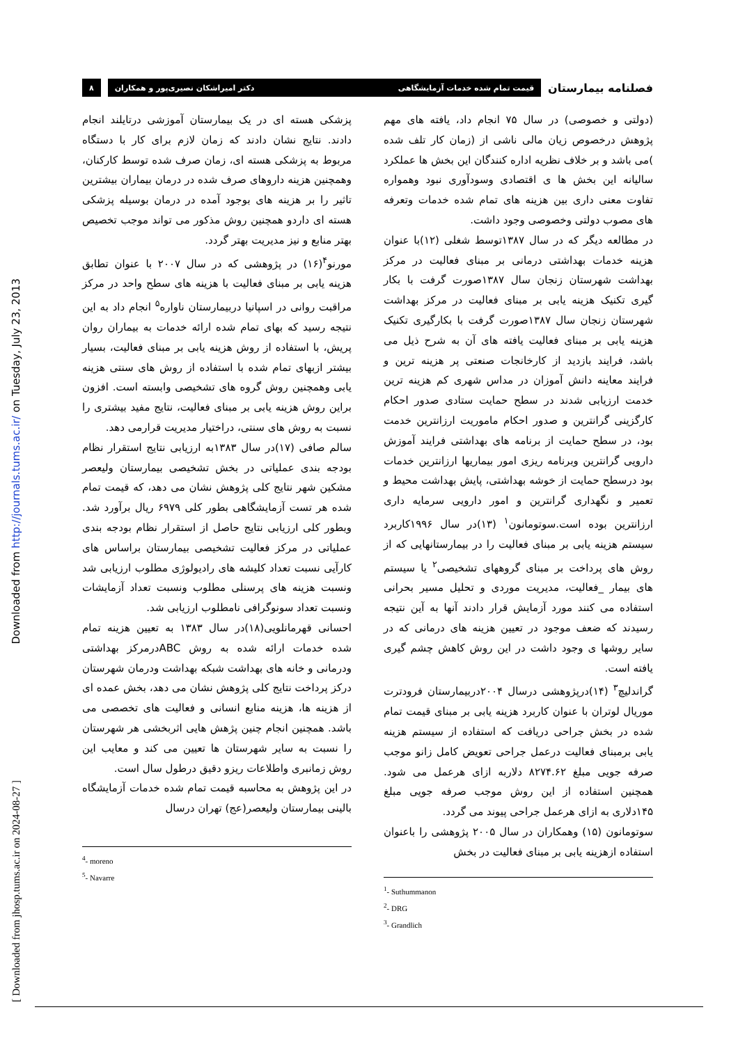Downloaded from http://journals.tums.ac.ir/ on Tuesday, July 23, 2013
[ Downloaded from jhosp.tums.ac.ir on 2024-08-27 ]
فصلنامه بیمارستان
قیمت تمام شده خدمات آزمایشگاهی دکتر امیراشکان نصیری‌پور و همکاران
۸
(دولتی و خصوصی) در سال ۷۵ انجام داد، یافته های مهم پژوهش درخصوص زیان مالی ناشی از (زمان کار تلف شده )می باشد و بر خلاف نظریه اداره کنندگان این بخش ها عملکرد سالیانه این بخش ها ی اقتصادی وسودآوری نبود وهمواره تفاوت معنی داری بین هزینه های تمام شده خدمات وتعرفه های مصوب دولتی وخصوصی وجود داشت.
در مطالعه دیگر که در سال ۱۳۸۷توسط شغلی (۱۲)با عنوان هزینه خدمات بهداشتی درمانی بر مبنای فعالیت در مرکز بهداشت شهرستان زنجان سال ۱۳۸۷صورت گرفت با بکار گیری تکنیک هزینه یابی بر مبنای فعالیت در مرکز بهداشت شهرستان زنجان سال ۱۳۸۷صورت گرفت با بکارگیری تکنیک هزینه یابی بر مبنای فعالیت یافته های آن به شرح ذیل می باشد، فرایند بازدید از کارخانجات صنعتی پر هزینه ترین و فرایند معاینه دانش آموزان در مداس شهری کم هزینه ترین خدمت ارزیابی شدند در سطح حمایت ستادی صدور احکام کارگزینی گرانترین و صدور احکام ماموریت ارزانترین خدمت بود، در سطح حمایت از برنامه های بهداشتی فرایند آموزش دارویی گرانترین وبرنامه ریزی امور بیماریها ارزانترین خدمات بود درسطح حمایت از خوشه بهداشتی، پایش بهداشت محیط و تعمیر و نگهداری گرانترین و امور دارویی سرمایه داری ارزانترین بوده است.سوتومانون<sup>۱</sup> (۱۳)در سال ۱۹۹۶کاربرد سیستم هزینه یابی بر مبنای فعالیت را در بیمارستانهایی که از روش های پرداخت بر مبنای گروههای تشخیصی<sup>۲</sup> یا سیستم های بیمار _فعالیت، مدیریت موردی و تحلیل مسیر بحرانی استفاده می کنند مورد آزمایش قرار دادند آنها به آین نتیجه رسیدند که ضعف موجود در تعیین هزینه های درمانی که در سایر روشها ی وجود داشت در این روش کاهش چشم گیری یافته است.
گراندلیچ<sup>۳</sup> (۱۴)درپژوهشی درسال ۲۰۰۴دربیمارستان فرودترت موریال لوتران با عنوان کاربرد هزینه یابی بر مبنای قیمت تمام شده در بخش جراحی دریافت که استفاده از سیستم هزینه یابی برمبنای فعالیت درعمل جراحی تعویض کامل زانو موجب صرفه جویی مبلغ ۸۲۷۴.۶۲ دلاربه ازای هرعمل می شود. همچنین استفاده از این روش موجب صرفه جویی مبلغ ۱۴۵دلاری به ازای هرعمل جراحی پیوند می گردد.
سوتومانون (۱۵) وهمکاران در سال ۲۰۰۵ پژوهشی را باعنوان استفاده ازهزینه یابی بر مبنای فعالیت در بخش
<sup>1</sup>- Suthummanon
<sup>2</sup>- DRG
<sup>3</sup>- Grandlich
پزشکی هسته ای در یک بیمارستان آموزشی درتایلند انجام دادند. نتایج نشان دادند که زمان لازم برای کار با دستگاه مربوط به پزشکی هسته ای، زمان صرف شده توسط کارکنان، وهمچنین هزینه داروهای صرف شده در درمان بیماران بیشترین تاثیر را بر هزینه های بوجود آمده در درمان بوسیله پزشکی هسته ای داردو همچنین روش مذکور می تواند موجب تخصیص بهتر منابع و نیز مدیریت بهتر گردد.
مورنو<sup>۴</sup>(۱۶) در پژوهشی که در سال ۲۰۰۷ با عنوان تطابق هزینه یابی بر مبنای فعالیت با هزینه های سطح واحد در مرکز مراقبت روانی در اسپانیا دربیمارستان ناواره<sup>۵</sup> انجام داد به این نتیجه رسید که بهای تمام شده ارائه خدمات به بیماران روان پریش، با استفاده از روش هزینه یابی بر مبنای فعالیت، بسیار بیشتر ازبهای تمام شده با استفاده از روش های سنتی هزینه یابی وهمچنین روش گروه های تشخیصی وابسته است. افزون براین روش هزینه یابی بر مبنای فعالیت، نتایج مفید بیشتری را نسبت به روش های سنتی، دراختیار مدیریت قرارمی دهد.
سالم صافی (۱۷)در سال ۱۳۸۳به ارزیابی نتایج استقرار نظام بودجه بندی عملیاتی در بخش تشخیصی بیمارستان ولیعصر مشکین شهر نتایج کلی پژوهش نشان می دهد، که قیمت تمام شده هر تست آزمایشگاهی بطور کلی ۶۹۷۹ ریال برآورد شد. وبطور کلی ارزیابی نتایج حاصل از استقرار نظام بودجه بندی عملیاتی در مرکز فعالیت تشخیصی بیمارستان براساس های کارآیی نسبت تعداد کلیشه های رادیولوژی مطلوب ارزیابی شد ونسبت هزینه های پرسنلی مطلوب ونسبت تعداد آزمایشات ونسبت تعداد سونوگرافی نامطلوب ارزیابی شد.
احسانی قهرمانلویی(۱۸)در سال ۱۳۸۳ به تعیین هزینه تمام شده خدمات ارائه شده به روش ABCدرمرکز بهداشتی ودرمانی و خانه های بهداشت شبکه بهداشت ودرمان شهرستان درکز پرداخت نتایج کلی پژوهش نشان می دهد، بخش عمده ای از هزینه ها، هزینه منابع انسانی و فعالیت های تخصصی می باشد. همچنین انجام چنین پژهش هایی اثربخشی هر شهرستان را نسبت به سایر شهرستان ها تعیین می کند و معایب این روش زمانبری واطلاعات ریزو دقیق درطول سال است.
در این پژوهش به محاسبه قیمت تمام شده خدمات آزمایشگاه بالینی بیمارستان ولیعصر(عج) تهران درسال
<sup>4</sup>- moreno
<sup>5</sup>- Navarre